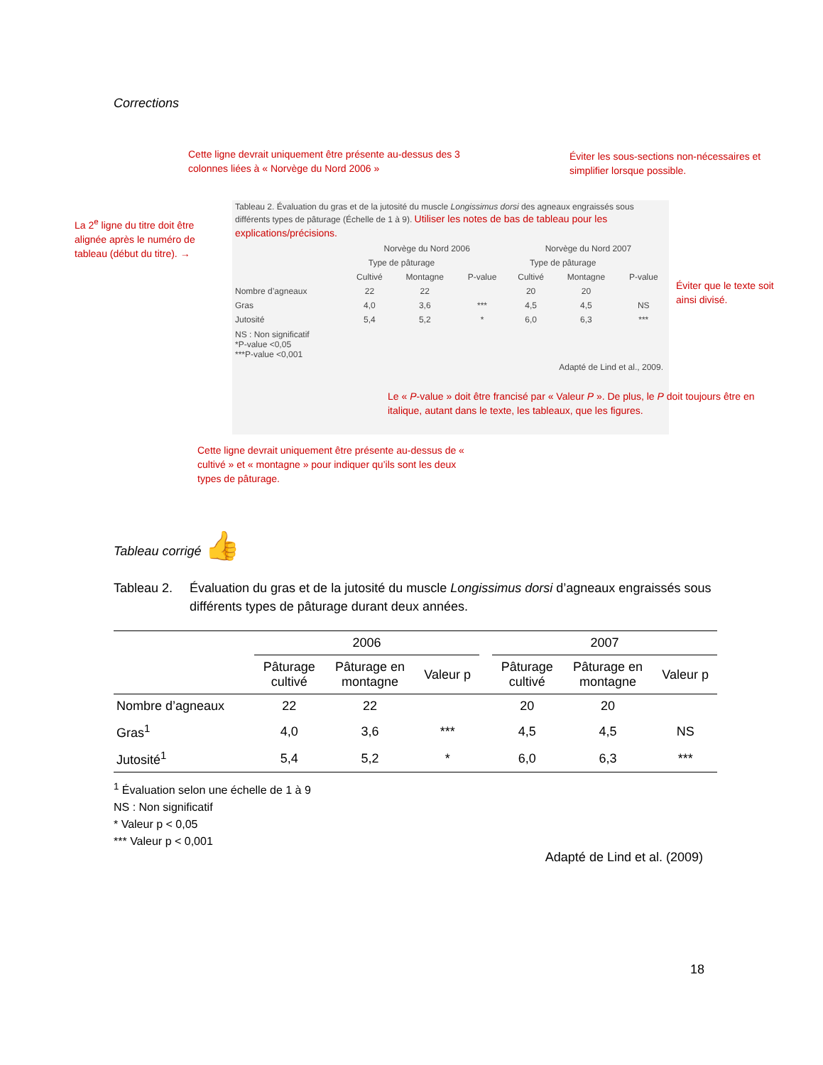Corrections
Cette ligne devrait uniquement être présente au-dessus des 3 colonnes liées à « Norvège du Nord 2006 »
Éviter les sous-sections non-nécessaires et simplifier lorsque possible.
La 2<sup>e</sup> ligne du titre doit être alignée après le numéro de tableau (début du titre). →
Tableau 2. Évaluation du gras et de la jutosité du muscle Longissimus dorsi des agneaux engraissés sous différents types de pâturage (Échelle de 1 à 9). Utiliser les notes de bas de tableau pour les explications/précisions.
| | Norvège du Nord 2006 | | | Norvège du Nord 2007 | | |
| | Type de pâturage | | | Type de pâturage | | |
| | Cultivé | Montagne | P-value | Cultivé | Montagne | P-value |
| Nombre d’agneaux | 22 | 22 | | 20 | 20 | |
| Gras | 4,0 | 3,6 | *** | 4,5 | 4,5 | NS |
| Jutosité | 5,4 | 5,2 | * | 6,0 | 6,3 | *** |
NS : Non significatif
*P-value <0,05
***P-value <0,001
Adapté de Lind et al., 2009.
Éviter que le texte soit ainsi divisé.
Le « P-value » doit être francisé par « Valeur P ». De plus, le P doit toujours être en italique, autant dans le texte, les tableaux, que les figures.
Cette ligne devrait uniquement être présente au-dessus de « cultivé » et « montagne » pour indiquer qu’ils sont les deux types de pâturage.
Tableau corrigé 👍
Tableau 2. Évaluation du gras et de la jutosité du muscle Longissimus dorsi d’agneaux engraissés sous différents types de pâturage durant deux années.
| | 2006 | | | | 2007 | | |
| | Pâturage cultivé | Pâturage en montagne | Valeur p | | Pâturage cultivé | Pâturage en montagne | Valeur p |
| Nombre d’agneaux | 22 | 22 | | | 20 | 20 | |
| Gras<sup>1</sup> | 4,0 | 3,6 | *** | | 4,5 | 4,5 | NS |
| Jutosité<sup>1</sup> | 5,4 | 5,2 | * | | 6,0 | 6,3 | *** |
<sup>1</sup> Évaluation selon une échelle de 1 à 9
NS : Non significatif
* Valeur p < 0,05
*** Valeur p < 0,001
Adapté de Lind et al. (2009)
18